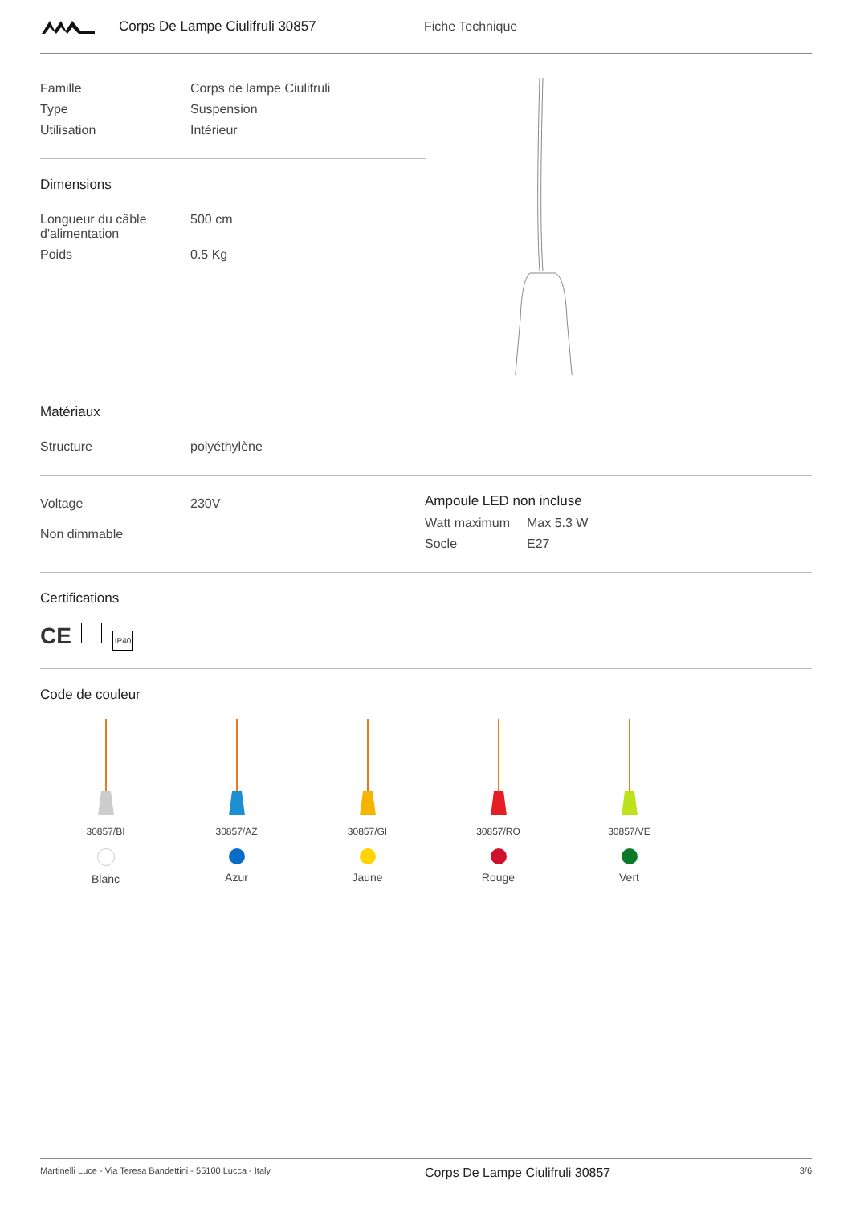Corps De Lampe Ciulifruli 30857 Fiche Technique
| Famille | Corps de lampe Ciulifruli |
| Type | Suspension |
| Utilisation | Intérieur |
Dimensions
| Longueur du câble d'alimentation | 500 cm |
| Poids | 0.5 Kg |
Matériaux
| Structure | polyéthylène |
| Voltage | 230V |
| Non dimmable | |
Ampoule LED non incluse
| Watt maximum | Max 5.3 W |
| Socle | E27 |
Certifications
CE IP40
Code de couleur
30857/BI
Blanc
30857/AZ
Azur
30857/GI
Jaune
30857/RO
Rouge
30857/VE
Vert
Martinelli Luce - Via Teresa Bandettini - 55100 Lucca - Italy Corps De Lampe Ciulifruli 30857 3/6